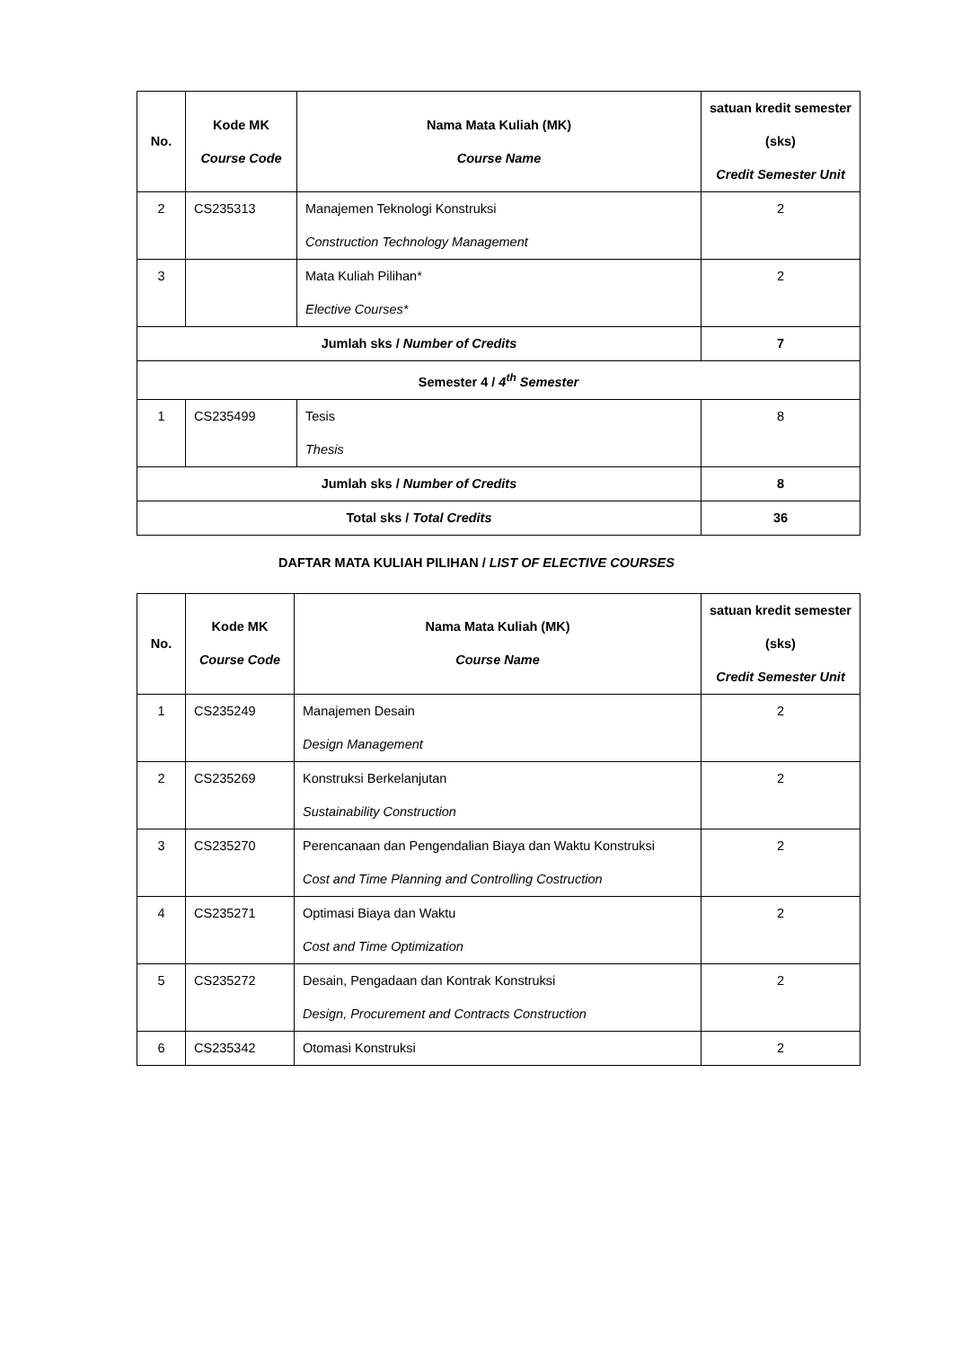| No. | Kode MK Course Code | Nama Mata Kuliah (MK) Course Name | satuan kredit semester (sks) Credit Semester Unit |
| --- | --- | --- | --- |
| 2 | CS235313 | Manajemen Teknologi Konstruksi Construction Technology Management | 2 |
| 3 | | Mata Kuliah Pilihan* Elective Courses* | 2 |
| Jumlah sks / Number of Credits | | | 7 |
| Semester 4 / 4<sup>th</sup> Semester | | | |
| 1 | CS235499 | Tesis Thesis | 8 |
| Jumlah sks / Number of Credits | | | 8 |
| Total sks / Total Credits | | | 36 |
DAFTAR MATA KULIAH PILIHAN / LIST OF ELECTIVE COURSES
| No. | Kode MK Course Code | Nama Mata Kuliah (MK) Course Name | satuan kredit semester (sks) Credit Semester Unit |
| --- | --- | --- | --- |
| 1 | CS235249 | Manajemen Desain Design Management | 2 |
| 2 | CS235269 | Konstruksi Berkelanjutan Sustainability Construction | 2 |
| 3 | CS235270 | Perencanaan dan Pengendalian Biaya dan Waktu Konstruksi Cost and Time Planning and Controlling Costruction | 2 |
| 4 | CS235271 | Optimasi Biaya dan Waktu Cost and Time Optimization | 2 |
| 5 | CS235272 | Desain, Pengadaan dan Kontrak Konstruksi Design, Procurement and Contracts Construction | 2 |
| 6 | CS235342 | Otomasi Konstruksi | 2 |